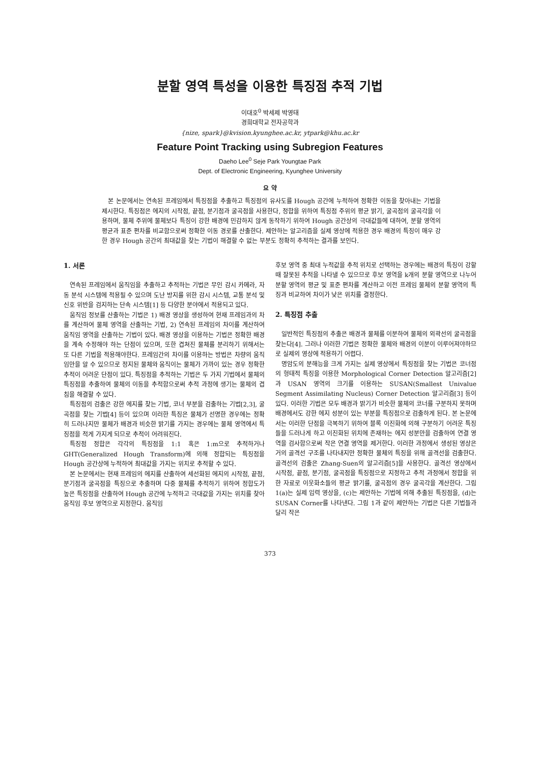분할 영역 특성을 이용한 특징점 추적 기법
이대호<sup>0</sup> 박세제 박영태
경희대학교 전자공학과
{nize, spark}@kvision.kyunghee.ac.kr, ytpark@khu.ac.kr
Feature Point Tracking using Subregion Features
Daeho Lee<sup>0</sup> Seje Park Youngtae Park
Dept. of Electronic Engineering, Kyunghee University
요 약
본 논문에서는 연속된 프레임에서 특징점을 추출하고 특징점의 유사도를 Hough 공간에 누적하여 정확한 이동을 찾아내는 기법을 제시한다. 특징점은 에지의 시작점, 끝점, 분기점과 굴곡점을 사용한다, 정합을 위하여 특징점 주위의 평균 밝기, 굴곡점의 굴곡각을 이용하며, 물체 주위에 물체보다 특징이 강한 배경에 민감하지 않게 동작하기 위하여 Hough 공간상의 극대값들에 대하여, 분할 영역의 평균과 표준 편차를 비교함으로써 정확한 이동 경로를 산출한다. 제안하는 알고리즘을 실제 영상에 적용한 경우 배경의 특징이 매우 강한 경우 Hough 공간의 최대값을 찾는 기법이 해결할 수 없는 부분도 정확히 추적하는 결과를 보인다.
1. 서론
연속된 프레임에서 움직임을 추출하고 추적하는 기법은 무인 감시 카메라, 자동 분석 시스템에 적용될 수 있으며 도난 방지를 위한 감시 시스템, 교통 분석 및 신호 위반을 검지하는 단속 시스템[1] 등 다양한 분야에서 적용되고 있다.
움직임 정보를 산출하는 기법은 1) 배경 영상을 생성하여 현재 프레임과의 차를 계산하여 물체 영역을 산출하는 기법, 2) 연속된 프레임의 차이를 계산하여 움직임 영역을 산출하는 기법이 있다. 배경 영상을 이용하는 기법은 정확한 배경을 계속 수정해야 하는 단점이 있으며, 또한 겹쳐진 물체를 분리하기 위해서는 또 다른 기법을 적용해야한다. 프레임간의 차이를 이용하는 방법은 차량의 움직임만을 알 수 있으므로 정지된 물체와 움직이는 물체가 가까이 있는 경우 정확한 추적이 어려운 단점이 있다. 특징점을 추적하는 기법은 두 가지 기법에서 물체의 특징점을 추출하여 물체의 이동을 추적함으로써 추적 과정에 생기는 물체의 겹침을 해결할 수 있다.
특징점의 검출은 강한 에지를 찾는 기법, 코너 부분을 검출하는 기법[2,3], 굴곡점을 찾는 기법[4] 등이 있으며 이러한 특징은 물체가 선명한 경우에는 정확히 드러나지만 물체가 배경과 비슷한 밝기를 가지는 경우에는 물체 영역에서 특징점을 적게 가지게 되므로 추적이 어려워진다.
특징점 정합은 각각의 특징점을 1:1 혹은 1:m으로 추적하거나 GHT(Generalized Hough Transform)에 의해 정합되는 특징점을 Hough 공간상에 누적하여 최대값을 가지는 위치로 추적할 수 있다.
본 논문에서는 현재 프레임의 에지를 산출하여 세선화된 에지의 시작점, 끝점, 분기점과 굴곡점을 특징으로 추출하며 다중 물체를 추적하기 위하여 정합도가 높은 특징점을 산출하여 Hough 공간에 누적하고 극대값을 가지는 위치를 찾아 움직임 후보 영역으로 지정한다. 움직임
후보 영역 중 최대 누적값을 추적 위치로 선택하는 경우에는 배경의 특징이 강할 때 잘못된 추적을 나타낼 수 있으므로 후보 영역을 k개의 분할 영역으로 나누어 분할 영역의 평균 및 표준 편차를 계산하고 이전 프레임 물체의 분할 영역의 특징과 비교하여 차이가 낮은 위치를 결정한다.
2. 특징점 추출
일반적인 특징점의 추출은 배경과 물체를 이분하여 물체의 외곽선의 굴곡점을 찾는다[4]. 그러나 이러한 기법은 정확한 물체와 배경의 이분이 이루어져야하므로 실제의 영상에 적용하기 어렵다.
명암도의 분해능을 크게 가지는 실제 영상에서 특징점을 찾는 기법은 코너점의 형태적 특징을 이용한 Morphological Corner Detection 알고리즘[2]과 USAN 영역의 크기를 이용하는 SUSAN(Smallest Univalue Segment Assimilating Nucleus) Corner Detection 알고리즘[3] 등이 있다. 이러한 기법은 모두 배경과 밝기가 비슷한 물체의 코너를 구분하지 못하며 배경에서도 강한 에지 성분이 있는 부분을 특징점으로 검출하게 된다. 본 논문에서는 이러한 단점을 극복하기 위하여 블록 이진화에 의해 구분하기 어려운 특징들을 드러나게 하고 이진화된 위치에 존재하는 에지 성분만을 검출하여 연결 영역을 검사함으로써 작은 연결 영역을 제거한다. 이러한 과정에서 생성된 영상은 거의 골격선 구조를 나타내지만 정확한 물체의 특징을 위해 골격선을 검출한다. 골격선의 검출은 Zhang-Suen의 알고리즘[5]을 사용한다. 골격선 영상에서 시작점, 끝점, 분기점, 굴곡점을 특징점으로 지정하고 추적 과정에서 정합을 위한 자료로 이웃화소들의 평균 밝기를, 굴곡점의 경우 굴곡각을 계산한다. 그림 1(a)는 실제 입력 영상을, (c)는 제안하는 기법에 의해 추출된 특징점을, (d)는 SUSAN Corner를 나타낸다. 그림 1과 같이 제안하는 기법은 다른 기법들과 달리 작은
373